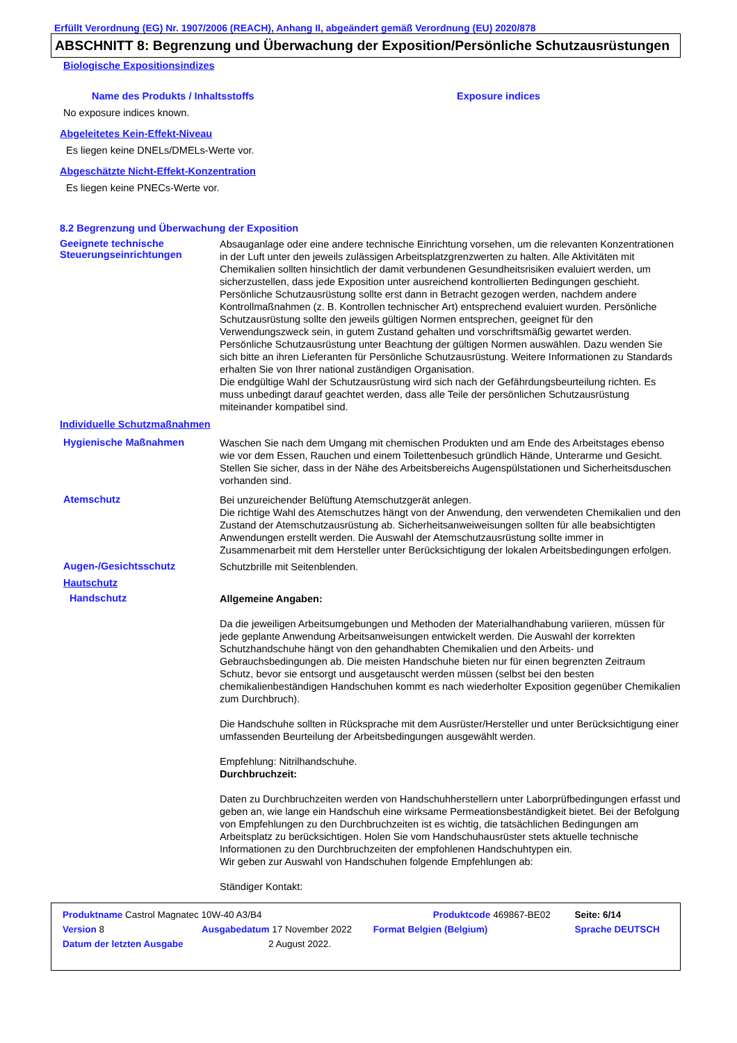Erfüllt Verordnung (EG) Nr. 1907/2006 (REACH), Anhang II, abgeändert gemäß Verordnung (EU) 2020/878
ABSCHNITT 8: Begrenzung und Überwachung der Exposition/Persönliche Schutzausrüstungen
Biologische Expositionsindizes
Name des Produkts / Inhaltsstoffs Exposure indices
No exposure indices known.
Abgeleitetes Kein-Effekt-Niveau
Es liegen keine DNELs/DMELs-Werte vor.
Abgeschätzte Nicht-Effekt-Konzentration
Es liegen keine PNECs-Werte vor.
8.2 Begrenzung und Überwachung der Exposition
Geeignete technische Steuerungseinrichtungen
Absauganlage oder eine andere technische Einrichtung vorsehen, um die relevanten Konzentrationen in der Luft unter den jeweils zulässigen Arbeitsplatzgrenzwerten zu halten. Alle Aktivitäten mit Chemikalien sollten hinsichtlich der damit verbundenen Gesundheitsrisiken evaluiert werden, um sicherzustellen, dass jede Exposition unter ausreichend kontrollierten Bedingungen geschieht. Persönliche Schutzausrüstung sollte erst dann in Betracht gezogen werden, nachdem andere Kontrollmaßnahmen (z. B. Kontrollen technischer Art) entsprechend evaluiert wurden. Persönliche Schutzausrüstung sollte den jeweils gültigen Normen entsprechen, geeignet für den Verwendungszweck sein, in gutem Zustand gehalten und vorschriftsmäßig gewartet werden. Persönliche Schutzausrüstung unter Beachtung der gültigen Normen auswählen. Dazu wenden Sie sich bitte an ihren Lieferanten für Persönliche Schutzausrüstung. Weitere Informationen zu Standards erhalten Sie von Ihrer national zuständigen Organisation.
Die endgültige Wahl der Schutzausrüstung wird sich nach der Gefährdungsbeurteilung richten. Es muss unbedingt darauf geachtet werden, dass alle Teile der persönlichen Schutzausrüstung miteinander kompatibel sind.
Individuelle Schutzmaßnahmen
Hygienische Maßnahmen
Waschen Sie nach dem Umgang mit chemischen Produkten und am Ende des Arbeitstages ebenso wie vor dem Essen, Rauchen und einem Toilettenbesuch gründlich Hände, Unterarme und Gesicht. Stellen Sie sicher, dass in der Nähe des Arbeitsbereichs Augenspülstationen und Sicherheitsduschen vorhanden sind.
Atemschutz
Bei unzureichender Belüftung Atemschutzgerät anlegen.
Die richtige Wahl des Atemschutzes hängt von der Anwendung, den verwendeten Chemikalien und den Zustand der Atemschutzausrüstung ab. Sicherheitsanweiweisungen sollten für alle beabsichtigten Anwendungen erstellt werden. Die Auswahl der Atemschutzausrüstung sollte immer in Zusammenarbeit mit dem Hersteller unter Berücksichtigung der lokalen Arbeitsbedingungen erfolgen.
Augen-/Gesichtsschutz
Schutzbrille mit Seitenblenden.
Hautschutz
Handschutz
Allgemeine Angaben:
Da die jeweiligen Arbeitsumgebungen und Methoden der Materialhandhabung variieren, müssen für jede geplante Anwendung Arbeitsanweisungen entwickelt werden. Die Auswahl der korrekten Schutzhandschuhe hängt von den gehandhabten Chemikalien und den Arbeits- und Gebrauchsbedingungen ab. Die meisten Handschuhe bieten nur für einen begrenzten Zeitraum Schutz, bevor sie entsorgt und ausgetauscht werden müssen (selbst bei den besten chemikalienbeständigen Handschuhen kommt es nach wiederholter Exposition gegenüber Chemikalien zum Durchbruch).
Die Handschuhe sollten in Rücksprache mit dem Ausrüster/Hersteller und unter Berücksichtigung einer umfassenden Beurteilung der Arbeitsbedingungen ausgewählt werden.
Empfehlung: Nitrilhandschuhe.
Durchbruchzeit:
Daten zu Durchbruchzeiten werden von Handschuhherstellern unter Laborprüfbedingungen erfasst und geben an, wie lange ein Handschuh eine wirksame Permeationsbeständigkeit bietet. Bei der Befolgung von Empfehlungen zu den Durchbruchzeiten ist es wichtig, die tatsächlichen Bedingungen am Arbeitsplatz zu berücksichtigen. Holen Sie vom Handschuhausrüster stets aktuelle technische Informationen zu den Durchbruchzeiten der empfohlenen Handschuhtypen ein.
Wir geben zur Auswahl von Handschuhen folgende Empfehlungen ab:
Ständiger Kontakt:
| Produktname Castrol Magnatec 10W-40 A3/B4 | | Produktcode 469867-BE02 | | Seite: 6/14 |
| Version 8 | Ausgabedatum 17 November 2022 | Format Belgien (Belgium) | | Sprache DEUTSCH |
| Datum der letzten Ausgabe | 2 August 2022. | | | |